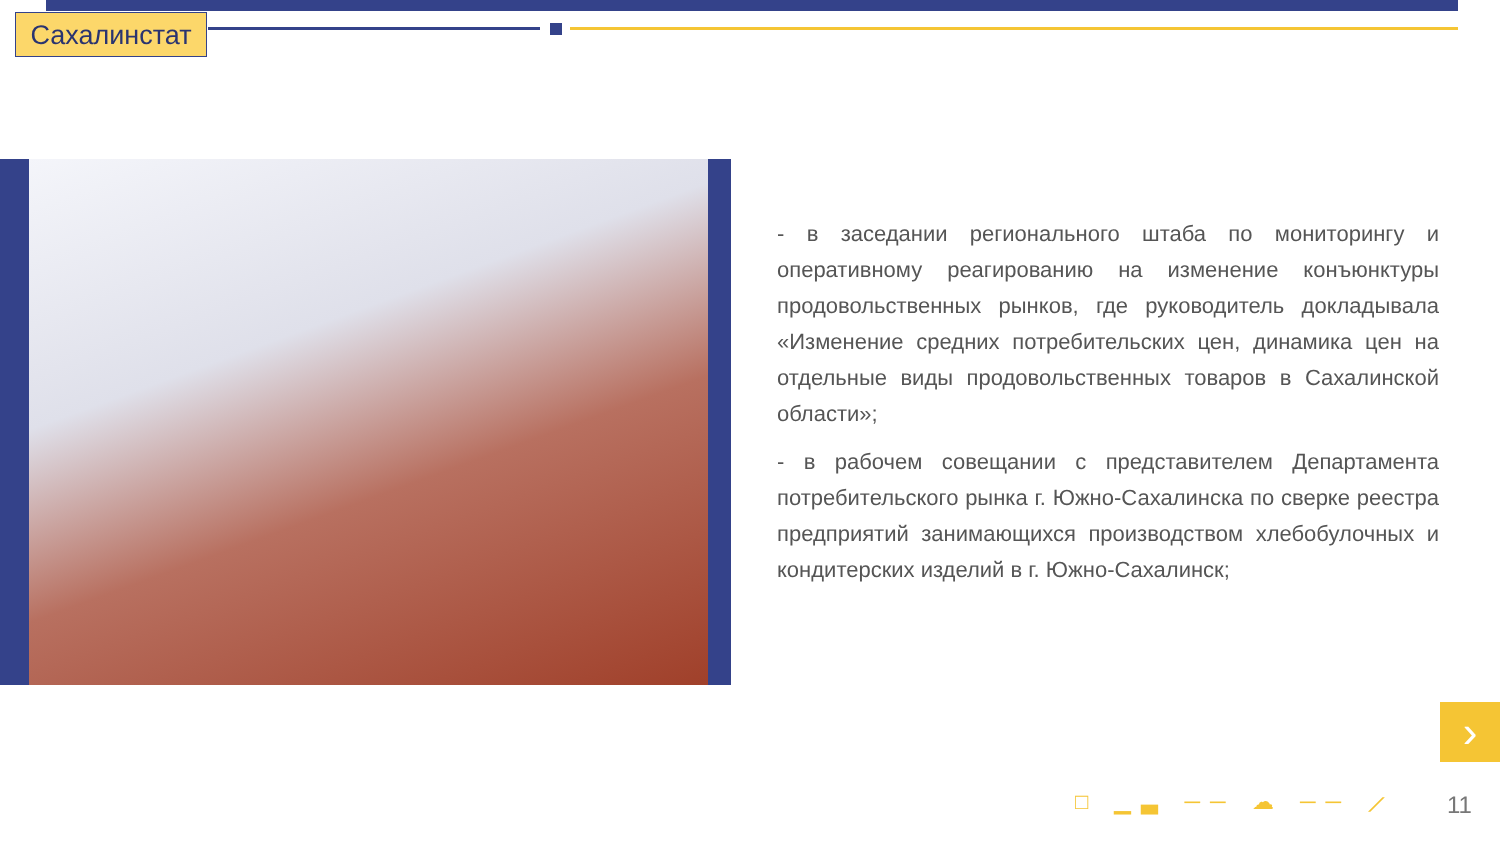Сахалинстат
- в заседании регионального штаба по мониторингу и оперативному реагированию на изменение конъюнктуры продовольственных рынков, где руководитель докладывала «Изменение средних потребительских цен, динамика цен на отдельные виды продовольственных товаров в Сахалинской области»;
- в рабочем совещании с представителем Департамента потребительского рынка г. Южно-Сахалинска по сверке реестра предприятий занимающихся производством хлебобулочных и кондитерских изделий в г. Южно-Сахалинск;
›
□ ▁▃ ── ☁ ── ⟋ 11